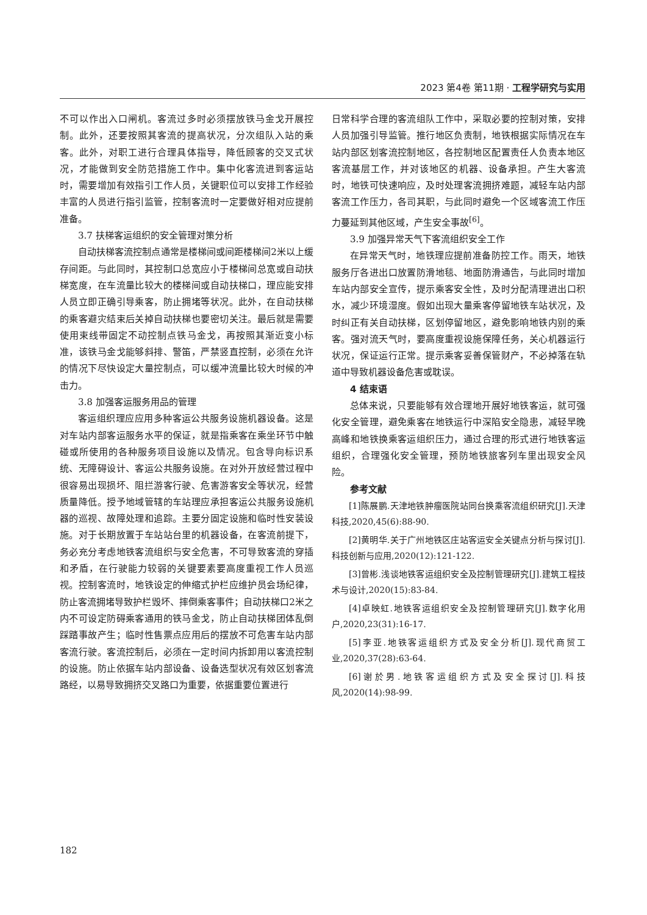2023 第4卷 第11期 · 工程学研究与实用
不可以作出入口闸机。客流过多时必须摆放铁马金戈开展控制。此外，还要按照其客流的提高状况，分次组队入站的乘客。此外，对职工进行合理具体指导，降低顾客的交叉式状况，才能做到安全防范措施工作中。集中化客流进到客运站时，需要增加有效指引工作人员，关键职位可以安排工作经验丰富的人员进行指引监管，控制客流时一定要做好相对应提前准备。
3.7 扶梯客运组织的安全管理对策分析
自动扶梯客流控制点通常是楼梯间或间距楼梯间2米以上缓存间距。与此同时，其控制口总宽应小于楼梯间总宽或自动扶梯宽度，在车流量比较大的楼梯间或自动扶梯口，理应能安排人员立即正确引导乘客，防止拥堵等状况。此外，在自动扶梯的乘客避灾结束后关掉自动扶梯也要密切关注。最后就是需要使用束线带固定不动控制点铁马金戈，再按照其渐近变小标准，该铁马金戈能够斜排、警笛，严禁竖直控制，必须在允许的情况下尽快设定大量控制点，可以缓冲流量比较大时候的冲击力。
3.8 加强客运服务用品的管理
客运组织理应应用多种客运公共服务设施机器设备。这是对车站内部客运服务水平的保证，就是指乘客在乘坐环节中触碰或所使用的各种服务项目设施以及情况。包含导向标识系统、无障碍设计、客运公共服务设施。在对外开放经营过程中很容易出现损坏、阻拦游客行驶、危害游客安全等状况，经营质量降低。授予地域管辖的车站理应承担客运公共服务设施机器的巡视、故障处理和追踪。主要分固定设施和临时性安装设施。对于长期放置于车站站台里的机器设备，在客流前提下，务必充分考虑地铁客流组织与安全危害，不可导致客流的穿插和矛盾，在行驶能力较弱的关键要素要高度重视工作人员巡视。控制客流时，地铁设定的伸缩式护栏应维护员会场纪律，防止客流拥堵导致护栏毁坏、摔倒乘客事件；自动扶梯口2米之内不可设定防碍乘客通用的铁马金戈，防止自动扶梯团体乱倒踩踏事故产生；临时性售票点应用后的摆放不可危害车站内部客流行驶。客流控制后，必须在一定时间内拆卸用以客流控制的设施。防止依据车站内部设备、设备选型状况有效区划客流路经，以易导致拥挤交叉路口为重要，依据重要位置进行
日常科学合理的客流组队工作中，采取必要的控制对策，安排人员加强引导监管。推行地区负责制，地铁根据实际情况在车站内部区划客流控制地区，各控制地区配置责任人负责本地区客流基层工作，并对该地区的机器、设备承担。产生大客流时，地铁可快速响应，及时处理客流拥挤难题，减轻车站内部客流工作压力，各司其职，与此同时避免一个区域客流工作压力蔓延到其他区域，产生安全事故<sup>[6]</sup>。
3.9 加强异常天气下客流组织安全工作
在异常天气时，地铁理应提前准备防控工作。雨天，地铁服务厅各进出口放置防滑地毯、地面防滑通告，与此同时增加车站内部安全宣传，提示乘客安全性，及时分配清理进出口积水，减少环境湿度。假如出现大量乘客停留地铁车站状况，及时纠正有关自动扶梯，区划停留地区，避免影响地铁内别的乘客。强对流天气时，要高度重视设施保障任务，关心机器运行状况，保证运行正常。提示乘客妥善保管财产，不必掉落在轨道中导致机器设备危害或耽误。
4 结束语
总体来说，只要能够有效合理地开展好地铁客运，就可强化安全管理，避免乘客在地铁运行中深陷安全隐患，减轻早晚高峰和地铁换乘客运组织压力，通过合理的形式进行地铁客运组织，合理强化安全管理，预防地铁旅客列车里出现安全风险。
参考文献
[1]陈展鹏.天津地铁肿瘤医院站同台换乘客流组织研究[J].天津科技,2020,45(6):88-90.
[2]黄明华.关于广州地铁区庄站客运安全关键点分析与探讨[J].科技创新与应用,2020(12):121-122.
[3]曾彬.浅谈地铁客运组织安全及控制管理研究[J].建筑工程技术与设计,2020(15):83-84.
[4]卓映虹.地铁客运组织安全及控制管理研究[J].数字化用户,2020,23(31):16-17.
[5]李亚.地铁客运组织方式及安全分析[J].现代商贸工业,2020,37(28):63-64.
[6]谢於男.地铁客运组织方式及安全探讨[J].科技风,2020(14):98-99.
182